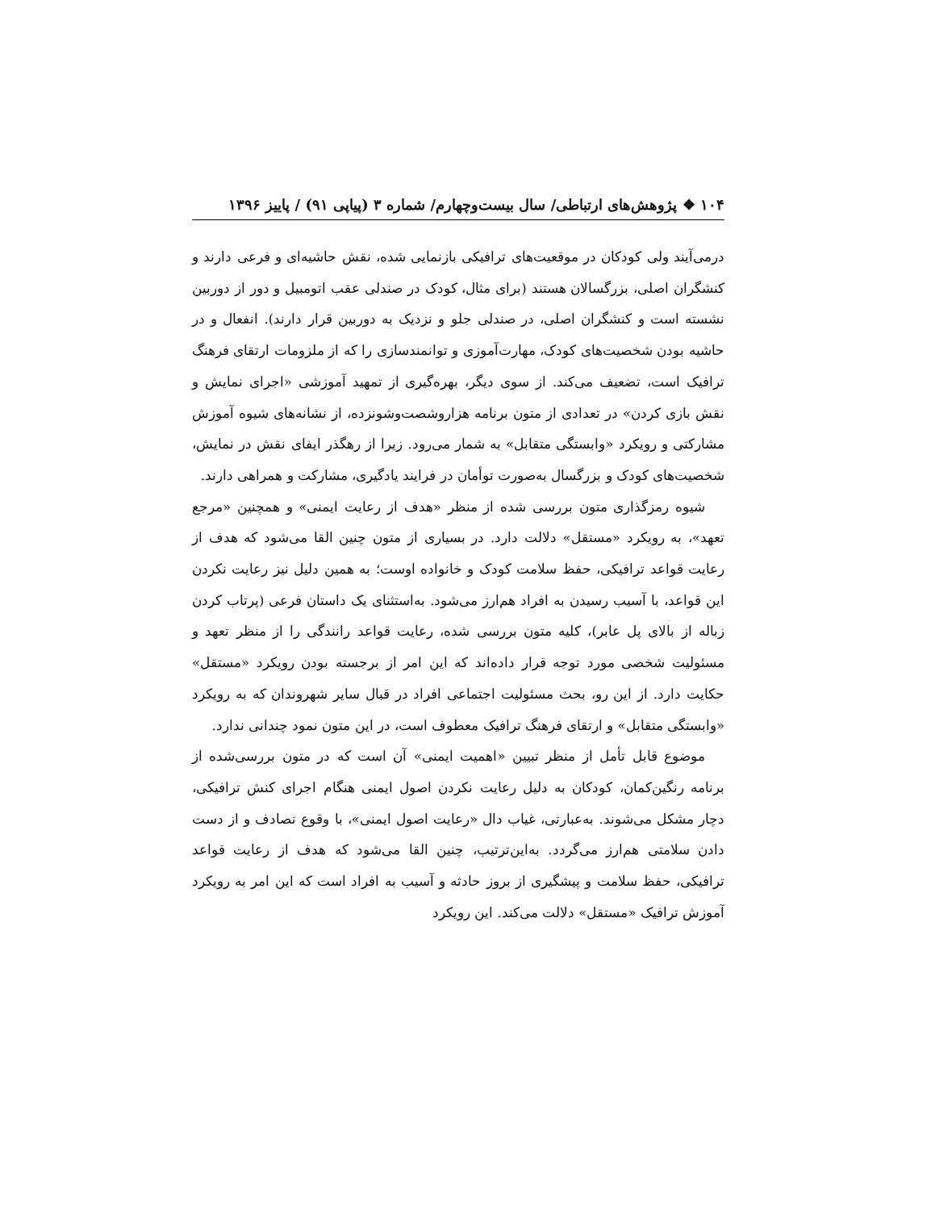۱۰۴ ❖ پژوهش‌های ارتباطی/ سال بیست‌وچهارم/ شماره ۳ (پیاپی ۹۱) / پاییز ۱۳۹۶
درمی‌آیند ولی کودکان در موقعیت‌های ترافیکی بازنمایی شده، نقش حاشیه‌ای و فرعی دارند و کنشگران اصلی، بزرگسالان هستند (برای مثال، کودک در صندلی عقب اتومبیل و دور از دوربین نشسته است و کنشگران اصلی، در صندلی جلو و نزدیک به دوربین قرار دارند). انفعال و در حاشیه بودن شخصیت‌های کودک، مهارت‌آموزی و توانمندسازی را که از ملزومات ارتقای فرهنگ ترافیک است، تضعیف می‌کند. از سوی دیگر، بهره‌گیری از تمهید آموزشی «اجرای نمایش و نقش بازی کردن» در تعدادی از متون برنامه هزاروشصت‌وشونزده، از نشانه‌های شیوه آموزش مشارکتی و رویکرد «وابستگی متقابل» به شمار می‌رود. زیرا از رهگذر ایفای نقش در نمایش، شخصیت‌های کودک و بزرگسال به‌صورت توأمان در فرایند یادگیری، مشارکت و همراهی دارند.
شیوه رمزگذاری متون بررسی شده از منظر «هدف از رعایت ایمنی» و همچنین «مرجع تعهد»، به رویکرد «مستقل» دلالت دارد. در بسیاری از متون چنین القا می‌شود که هدف از رعایت قواعد ترافیکی، حفظ سلامت کودک و خانواده اوست؛ به همین دلیل نیز رعایت نکردن این قواعد، با آسیب رسیدن به افراد هم‌ارز می‌شود. به‌استثنای یک داستان فرعی (پرتاب کردن زباله از بالای پل عابر)، کلیه متون بررسی شده، رعایت قواعد رانندگی را از منظر تعهد و مسئولیت شخصی مورد توجه قرار داده‌اند که این امر از برجسته بودن رویکرد «مستقل» حکایت دارد. از این رو، بحث مسئولیت اجتماعی افراد در قبال سایر شهروندان که به رویکرد «وابستگی متقابل» و ارتقای فرهنگ ترافیک معطوف است، در این متون نمود چندانی ندارد.
موضوع قابل تأمل از منظر تبیین «اهمیت ایمنی» آن است که در متون بررسی‌شده از برنامه رنگین‌کمان، کودکان به دلیل رعایت نکردن اصول ایمنی هنگام اجرای کنش ترافیکی، دچار مشکل می‌شوند. به‌عبارتی، غیاب دال «رعایت اصول ایمنی»، با وقوع تصادف و از دست دادن سلامتی هم‌ارز می‌گردد. به‌این‌ترتیب، چنین القا می‌شود که هدف از رعایت قواعد ترافیکی، حفظ سلامت و پیشگیری از بروز حادثه و آسیب به افراد است که این امر به رویکرد آموزش ترافیک «مستقل» دلالت می‌کند. این رویکرد